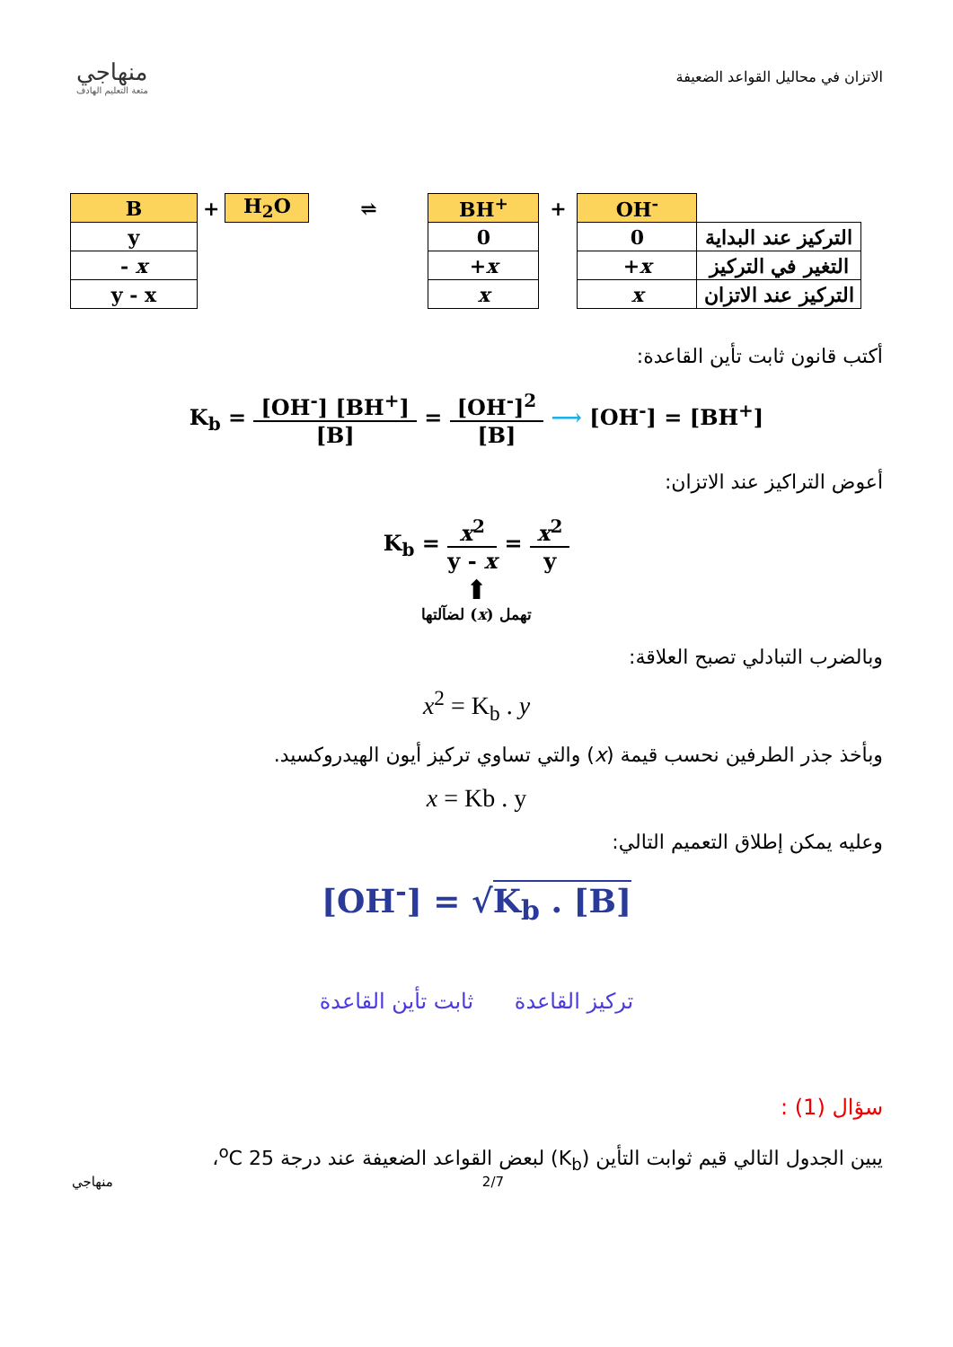منهاجي
متعة التعليم الهادف
الاتزان في محاليل القواعد الضعيفة
| B | + | H<sub>2</sub>O | ⇌ | BH<sup>+</sup> | + | OH<sup>-</sup> | |
| y | | | | 0 | | 0 | التركيز عند البداية |
| - x | | | | + x | | + x | التغير في التركيز |
| y - x | | | | x | | x | التركيز عند الاتزان |
أكتب قانون ثابت تأين القاعدة:
K<sub>b</sub> =
[OH<sup>-</sup>] [BH<sup>+</sup>] [B]
=
[OH<sup>-</sup>]<sup>2</sup> [B]
⟶ [OH<sup>-</sup>] = [BH<sup>+</sup>]
أعوض التراكيز عند الاتزان:
K<sub>b</sub> =
x<sup>2</sup> y - x
=
x<sup>2</sup> y
⬆
تهمل (x) لضآلتها
وبالضرب التبادلي تصبح العلاقة:
x<sup>2</sup> = K<sub>b</sub> . y
وبأخذ جذر الطرفين نحسب قيمة (x) والتي تساوي تركيز أيون الهيدروكسيد.
x = Kb . y
وعليه يمكن إطلاق التعميم التالي:
[OH<sup>-</sup>] = √K<sub>b</sub> . [B]
تركيز القاعدة ثابت تأين القاعدة
سؤال (1) :
يبين الجدول التالي قيم ثوابت التأين (K<sub>b</sub>) لبعض القواعد الضعيفة عند درجة <sup>o</sup>C 25،
منهاجي 2/7